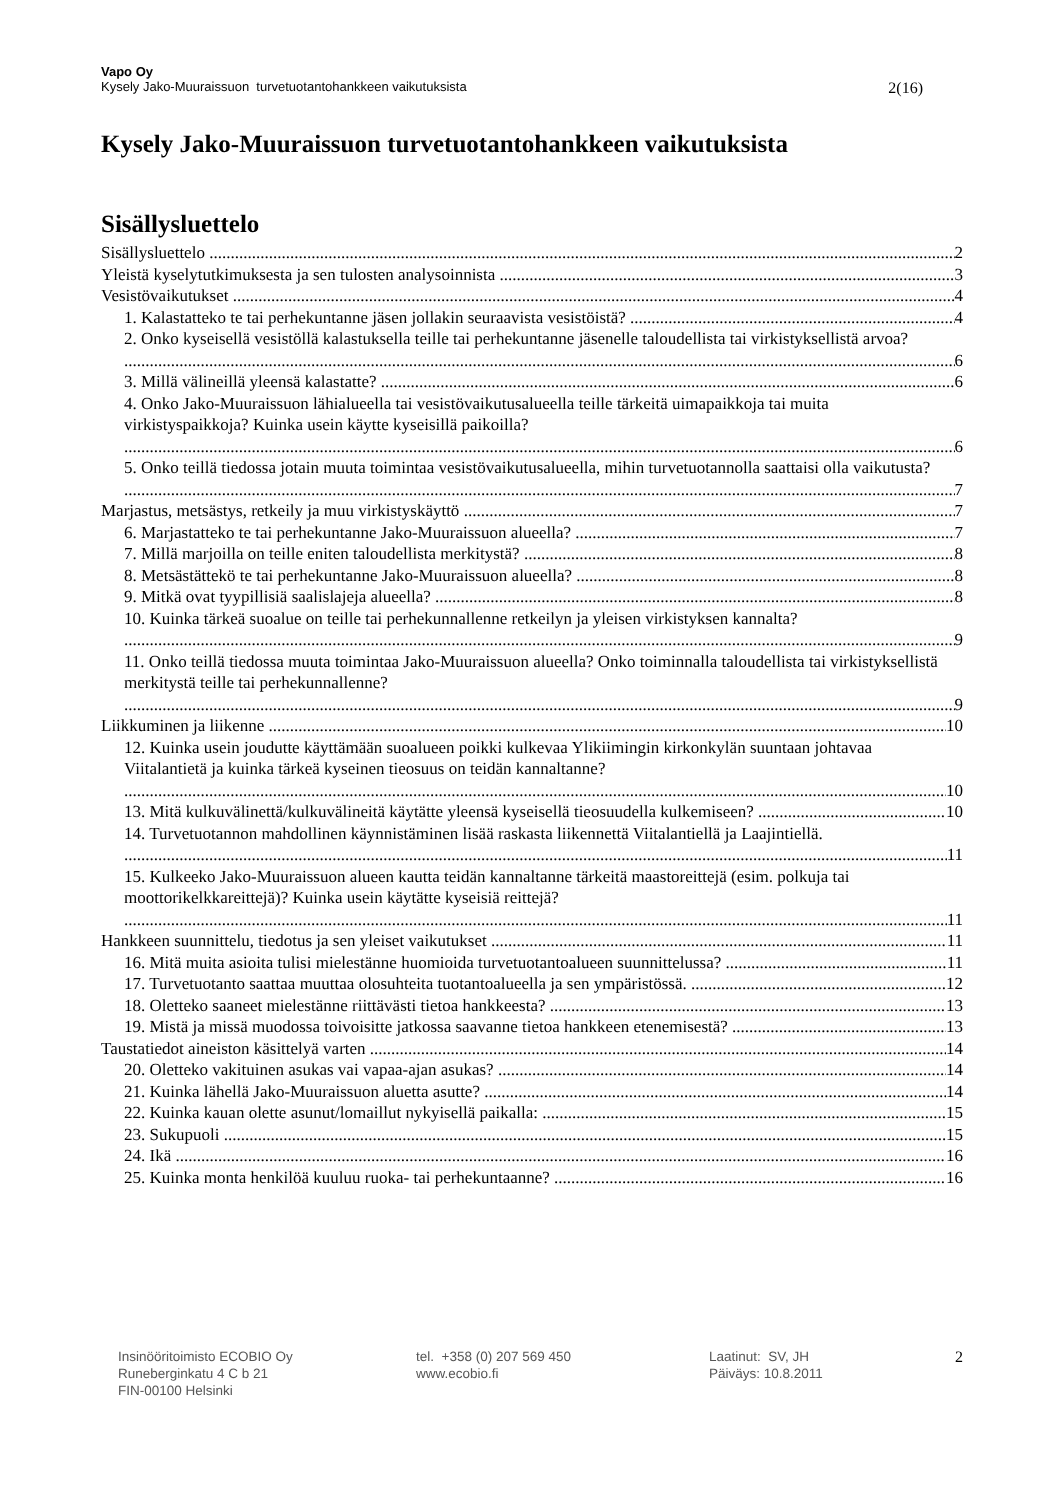Vapo Oy
Kysely Jako-Muuraissuon turvetuotantohankkeen vaikutuksista 2(16)
Kysely Jako-Muuraissuon turvetuotantohankkeen vaikutuksista
Sisällysluettelo
Sisällysluettelo 2
Yleistä kyselytutkimuksesta ja sen tulosten analysoinnista 3
Vesistövaikutukset 4
1. Kalastatteko te tai perhekuntanne jäsen jollakin seuraavista vesistöistä? 4
2. Onko kyseisellä vesistöllä kalastuksella teille tai perhekuntanne jäsenelle taloudellista tai virkistyksellistä arvoa? 6
3. Millä välineillä yleensä kalastatte? 6
4. Onko Jako-Muuraissuon lähialueella tai vesistövaikutusalueella teille tärkeitä uimapaikkoja tai muita virkistyspaikkoja? Kuinka usein käytte kyseisillä paikoilla? 6
5. Onko teillä tiedossa jotain muuta toimintaa vesistövaikutusalueella, mihin turvetuotannolla saattaisi olla vaikutusta? 7
Marjastus, metsästys, retkeily ja muu virkistyskäyttö 7
6. Marjastatteko te tai perhekuntanne Jako-Muuraissuon alueella? 7
7. Millä marjoilla on teille eniten taloudellista merkitystä? 8
8. Metsästättekö te tai perhekuntanne Jako-Muuraissuon alueella? 8
9. Mitkä ovat tyypillisiä saalislajeja alueella? 8
10. Kuinka tärkeä suoalue on teille tai perhekunnallenne retkeilyn ja yleisen virkistyksen kannalta? 9
11. Onko teillä tiedossa muuta toimintaa Jako-Muuraissuon alueella? Onko toiminnalla taloudellista tai virkistyksellistä merkitystä teille tai perhekunnallenne? 9
Liikkuminen ja liikenne 10
12. Kuinka usein joudutte käyttämään suoalueen poikki kulkevaa Ylikiimingin kirkonkylän suuntaan johtavaa Viitalantietä ja kuinka tärkeä kyseinen tieosuus on teidän kannaltanne? 10
13. Mitä kulkuvälinettä/kulkuvälineitä käytätte yleensä kyseisellä tieosuudella kulkemiseen? 10
14. Turvetuotannon mahdollinen käynnistäminen lisää raskasta liikennettä Viitalantiellä ja Laajintiellä. 11
15. Kulkeeko Jako-Muuraissuon alueen kautta teidän kannaltanne tärkeitä maastoreittejä (esim. polkuja tai moottorikelkkareittejä)? Kuinka usein käytätte kyseisiä reittejä? 11
Hankkeen suunnittelu, tiedotus ja sen yleiset vaikutukset 11
16. Mitä muita asioita tulisi mielestänne huomioida turvetuotantoalueen suunnittelussa? 11
17. Turvetuotanto saattaa muuttaa olosuhteita tuotantoalueella ja sen ympäristössä. 12
18. Oletteko saaneet mielestänne riittävästi tietoa hankkeesta? 13
19. Mistä ja missä muodossa toivoisitte jatkossa saavanne tietoa hankkeen etenemisestä? 13
Taustatiedot aineiston käsittelyä varten 14
20. Oletteko vakituinen asukas vai vapaa-ajan asukas? 14
21. Kuinka lähellä Jako-Muuraissuon aluetta asutte? 14
22. Kuinka kauan olette asunut/lomaillut nykyisellä paikalla: 15
23. Sukupuoli 15
24. Ikä 16
25. Kuinka monta henkilöä kuuluu ruoka- tai perhekuntaanne? 16
Insinööritoimisto ECOBIO Oy
Runeberginkatu 4 C b 21
FIN-00100 Helsinki
tel. +358 (0) 207 569 450
www.ecobio.fi
Laatinut: SV, JH
Päiväys: 10.8.2011
2